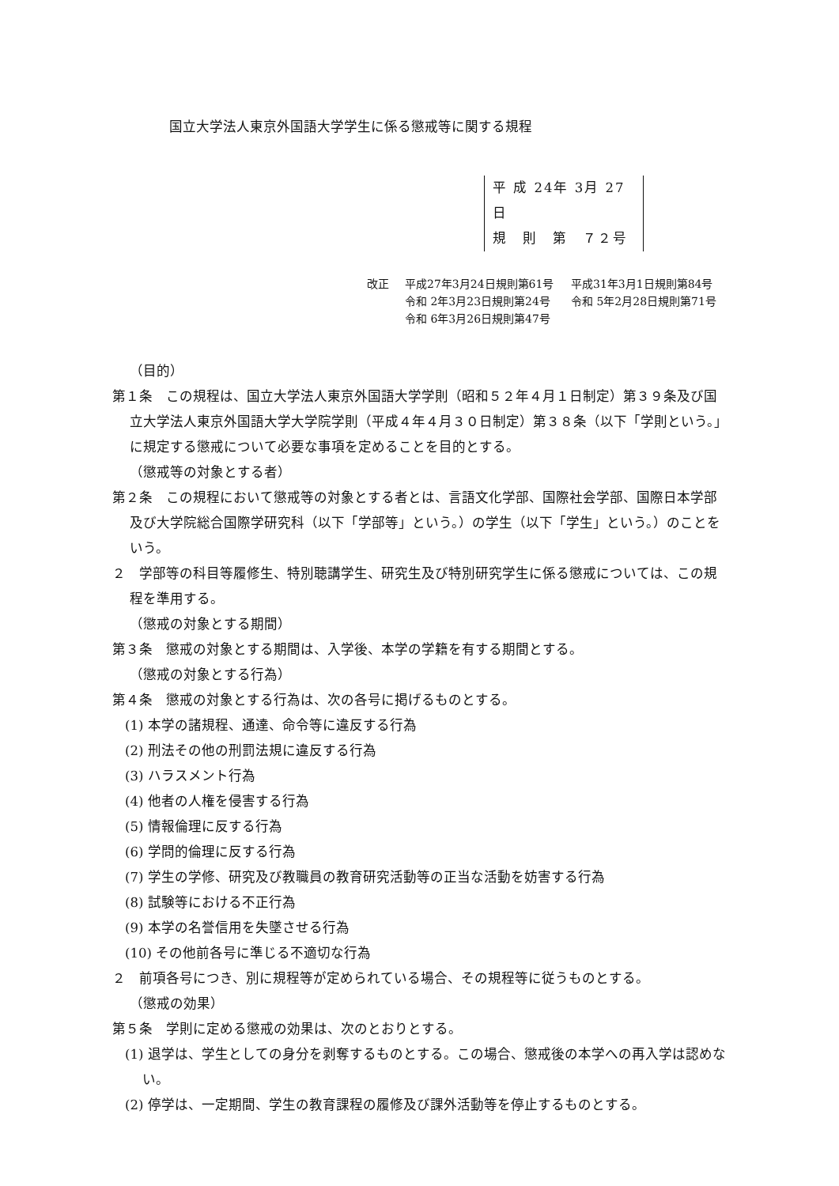国立大学法人東京外国語大学学生に係る懲戒等に関する規程
平 成 24年 3月 27日
規　則　第　７２号
改正 平成27年3月24日規則第61号 平成31年3月1日規則第84号 令和 2年3月23日規則第24号 令和 5年2月28日規則第71号 令和 6年3月26日規則第47号
（目的）
第１条　この規程は、国立大学法人東京外国語大学学則（昭和５２年４月１日制定）第３９条及び国立大学法人東京外国語大学大学院学則（平成４年４月３０日制定）第３８条（以下「学則という。」に規定する懲戒について必要な事項を定めることを目的とする。
（懲戒等の対象とする者）
第２条　この規程において懲戒等の対象とする者とは、言語文化学部、国際社会学部、国際日本学部及び大学院総合国際学研究科（以下「学部等」という。）の学生（以下「学生」という。）のことをいう。
２　学部等の科目等履修生、特別聴講学生、研究生及び特別研究学生に係る懲戒については、この規程を準用する。
（懲戒の対象とする期間）
第３条　懲戒の対象とする期間は、入学後、本学の学籍を有する期間とする。
（懲戒の対象とする行為）
第４条　懲戒の対象とする行為は、次の各号に掲げるものとする。
(1) 本学の諸規程、通達、命令等に違反する行為
(2) 刑法その他の刑罰法規に違反する行為
(3) ハラスメント行為
(4) 他者の人権を侵害する行為
(5) 情報倫理に反する行為
(6) 学問的倫理に反する行為
(7) 学生の学修、研究及び教職員の教育研究活動等の正当な活動を妨害する行為
(8) 試験等における不正行為
(9) 本学の名誉信用を失墜させる行為
(10) その他前各号に準じる不適切な行為
２　前項各号につき、別に規程等が定められている場合、その規程等に従うものとする。
（懲戒の効果）
第５条　学則に定める懲戒の効果は、次のとおりとする。
(1) 退学は、学生としての身分を剥奪するものとする。この場合、懲戒後の本学への再入学は認めない。
(2) 停学は、一定期間、学生の教育課程の履修及び課外活動等を停止するものとする。